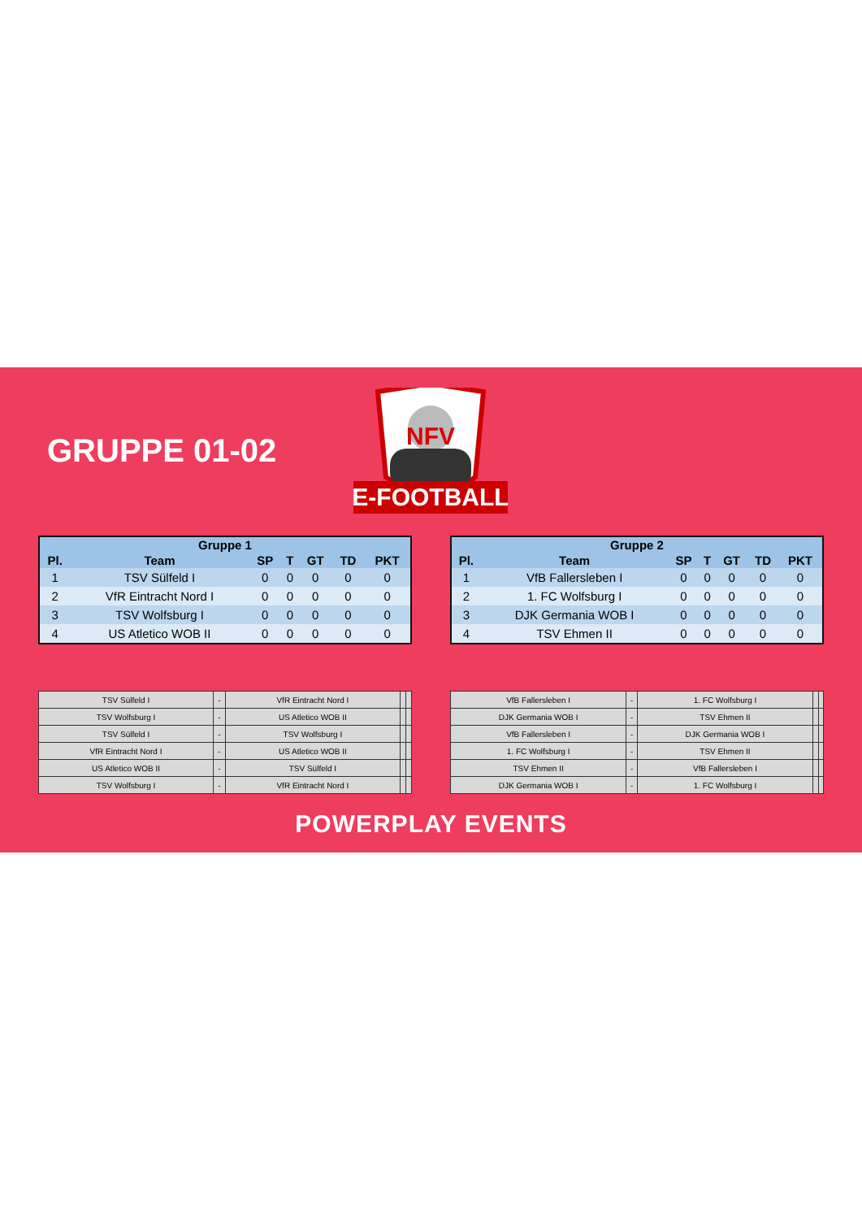GRUPPE 01-02
E-FOOTBALL
NFV
| Gruppe 1 | | | | | | |
| --- | --- | --- | --- | --- | --- | --- |
| Pl. | Team | SP | T | GT | TD | PKT |
| 1 | TSV Sülfeld I | 0 | 0 | 0 | 0 | 0 |
| 2 | VfR Eintracht Nord I | 0 | 0 | 0 | 0 | 0 |
| 3 | TSV Wolfsburg I | 0 | 0 | 0 | 0 | 0 |
| 4 | US Atletico WOB II | 0 | 0 | 0 | 0 | 0 |
| Gruppe 2 | | | | | | |
| --- | --- | --- | --- | --- | --- | --- |
| Pl. | Team | SP | T | GT | TD | PKT |
| 1 | VfB Fallersleben I | 0 | 0 | 0 | 0 | 0 |
| 2 | 1. FC Wolfsburg I | 0 | 0 | 0 | 0 | 0 |
| 3 | DJK Germania WOB I | 0 | 0 | 0 | 0 | 0 |
| 4 | TSV Ehmen II | 0 | 0 | 0 | 0 | 0 |
| TSV Sülfeld I | - | VfR Eintracht Nord I | | |
| TSV Wolfsburg I | - | US Atletico WOB II | | |
| TSV Sülfeld I | - | TSV Wolfsburg I | | |
| VfR Eintracht Nord I | - | US Atletico WOB II | | |
| US Atletico WOB II | - | TSV Sülfeld I | | |
| TSV Wolfsburg I | - | VfR Eintracht Nord I | | |
| VfB Fallersleben I | - | 1. FC Wolfsburg I | | |
| DJK Germania WOB I | - | TSV Ehmen II | | |
| VfB Fallersleben I | - | DJK Germania WOB I | | |
| 1. FC Wolfsburg I | - | TSV Ehmen II | | |
| TSV Ehmen II | - | VfB Fallersleben I | | |
| DJK Germania WOB I | - | 1. FC Wolfsburg I | | |
POWERPLAY EVENTS